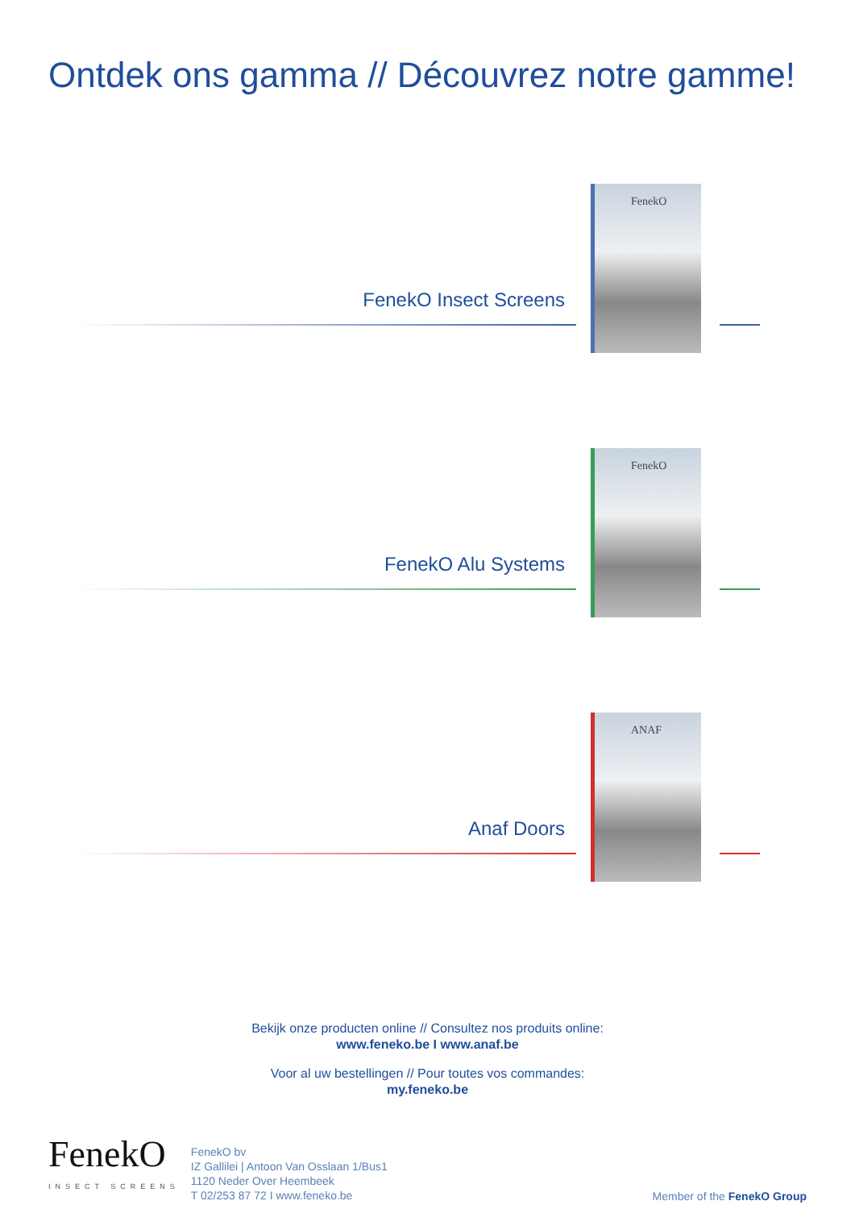Ontdek ons gamma // Découvrez notre gamme!
FenekO
FenekO Insect Screens
FenekO
FenekO Alu Systems
ANAF
Anaf Doors
Bekijk onze producten online // Consultez nos produits online:
www.feneko.be I www.anaf.be
Voor al uw bestellingen // Pour toutes vos commandes:
my.feneko.be
FenekO
INSECT SCREENS
FenekO bv
IZ Gallilei | Antoon Van Osslaan 1/Bus1
1120 Neder Over Heembeek
T 02/253 87 72 I www.feneko.be
Member of the FenekO Group